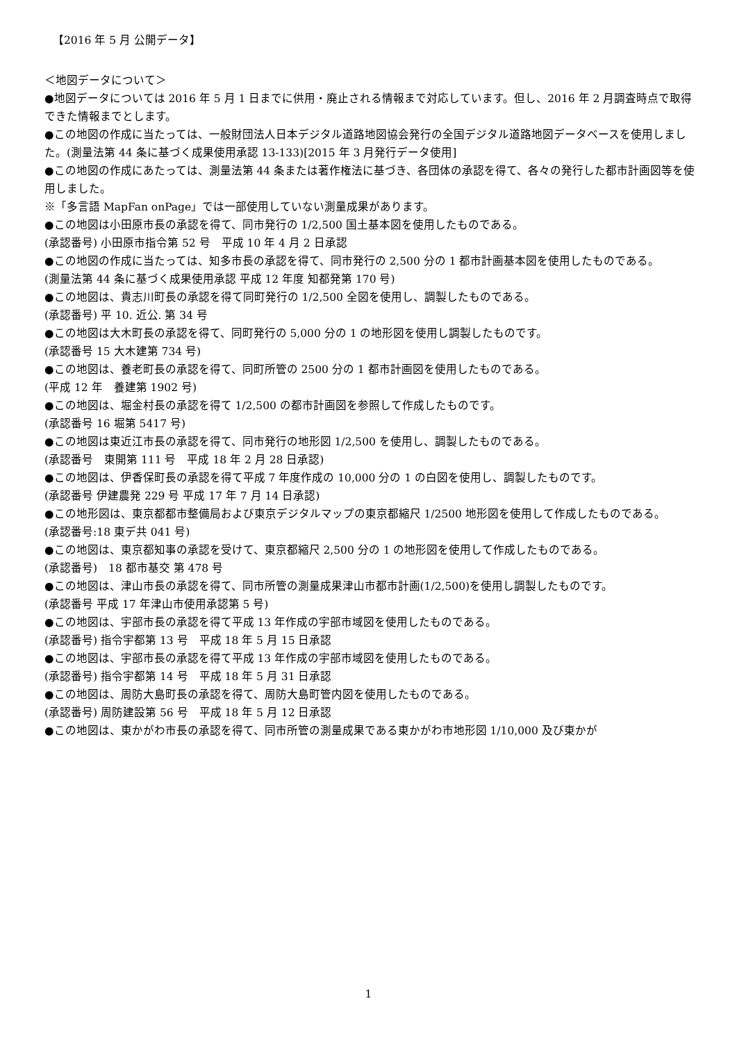【2016 年 5 月 公開データ】
＜地図データについて＞
●地図データについては 2016 年 5 月 1 日までに供用・廃止される情報まで対応しています。但し、2016 年 2 月調査時点で取得できた情報までとします。
●この地図の作成に当たっては、一般財団法人日本デジタル道路地図協会発行の全国デジタル道路地図データベースを使用しました。(測量法第 44 条に基づく成果使用承認 13-133)[2015 年 3 月発行データ使用]
●この地図の作成にあたっては、測量法第 44 条または著作権法に基づき、各団体の承認を得て、各々の発行した都市計画図等を使用しました。
※「多言語 MapFan onPage」では一部使用していない測量成果があります。
●この地図は小田原市長の承認を得て、同市発行の 1/2,500 国土基本図を使用したものである。
(承認番号) 小田原市指令第 52 号　平成 10 年 4 月 2 日承認
●この地図の作成に当たっては、知多市長の承認を得て、同市発行の 2,500 分の 1 都市計画基本図を使用したものである。
(測量法第 44 条に基づく成果使用承認 平成 12 年度 知都発第 170 号)
●この地図は、貴志川町長の承認を得て同町発行の 1/2,500 全図を使用し、調製したものである。
(承認番号) 平 10. 近公. 第 34 号
●この地図は大木町長の承認を得て、同町発行の 5,000 分の 1 の地形図を使用し調製したものです。
(承認番号 15 大木建第 734 号)
●この地図は、養老町長の承認を得て、同町所管の 2500 分の 1 都市計画図を使用したものである。
(平成 12 年　養建第 1902 号)
●この地図は、堀金村長の承認を得て 1/2,500 の都市計画図を参照して作成したものです。
(承認番号 16 堀第 5417 号)
●この地図は東近江市長の承認を得て、同市発行の地形図 1/2,500 を使用し、調製したものである。
(承認番号　東開第 111 号　平成 18 年 2 月 28 日承認)
●この地図は、伊香保町長の承認を得て平成 7 年度作成の 10,000 分の 1 の白図を使用し、調製したものです。
(承認番号 伊建農発 229 号 平成 17 年 7 月 14 日承認)
●この地形図は、東京都都市整備局および東京デジタルマップの東京都縮尺 1/2500 地形図を使用して作成したものである。
(承認番号:18 東デ共 041 号)
●この地図は、東京都知事の承認を受けて、東京都縮尺 2,500 分の 1 の地形図を使用して作成したものである。
(承認番号)　18 都市基交 第 478 号
●この地図は、津山市長の承認を得て、同市所管の測量成果津山市都市計画(1/2,500)を使用し調製したものです。
(承認番号 平成 17 年津山市使用承認第 5 号)
●この地図は、宇部市長の承認を得て平成 13 年作成の宇部市域図を使用したものである。
(承認番号) 指令宇都第 13 号　平成 18 年 5 月 15 日承認
●この地図は、宇部市長の承認を得て平成 13 年作成の宇部市域図を使用したものである。
(承認番号) 指令宇都第 14 号　平成 18 年 5 月 31 日承認
●この地図は、周防大島町長の承認を得て、周防大島町管内図を使用したものである。
(承認番号) 周防建設第 56 号　平成 18 年 5 月 12 日承認
●この地図は、東かがわ市長の承認を得て、同市所管の測量成果である東かがわ市地形図 1/10,000 及び東かが
1